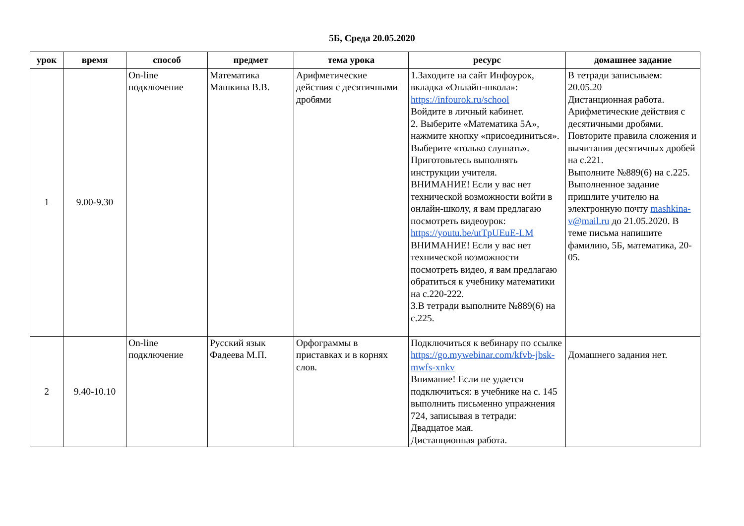5Б, Среда 20.05.2020
| урок | время | способ | предмет | тема урока | ресурс | домашнее задание |
| --- | --- | --- | --- | --- | --- | --- |
| 1 | 9.00-9.30 | On-line подключение | Математика Машкина В.В. | Арифметические действия с десятичными дробями | 1.Заходите на сайт Инфоурок, вкладка «Онлайн-школа»: https://infourok.ru/school Войдите в личный кабинет. 2. Выберите «Математика 5А», нажмите кнопку «присоединиться». Выберите «только слушать». Приготовьтесь выполнять инструкции учителя. ВНИМАНИЕ! Если у вас нет технической возможности войти в онлайн-школу, я вам предлагаю посмотреть видеоурок: https://youtu.be/utTpUEuE-LM ВНИМАНИЕ! Если у вас нет технической возможности посмотреть видео, я вам предлагаю обратиться к учебнику математики на с.220-222. 3.В тетради выполните №889(6) на с.225. | В тетради записываем: 20.05.20 Дистанционная работа. Арифметические действия с десятичными дробями. Повторите правила сложения и вычитания десятичных дробей на с.221. Выполните №889(6) на с.225. Выполненное задание пришлите учителю на электронную почту mashkina-v@mail.ru до 21.05.2020. В теме письма напишите фамилию, 5Б, математика, 20-05. |
| 2 | 9.40-10.10 | On-line подключение | Русский язык Фадеева М.П. | Орфограммы в приставках и в корнях слов. | Подключиться к вебинару по ссылке https://go.mywebinar.com/kfvb-jbsk-mwfs-xnkv Внимание! Если не удается подключиться: в учебнике на с. 145 выполнить письменно упражнения 724, записывая в тетради: Двадцатое мая. Дистанционная работа. | Домашнего задания нет. |